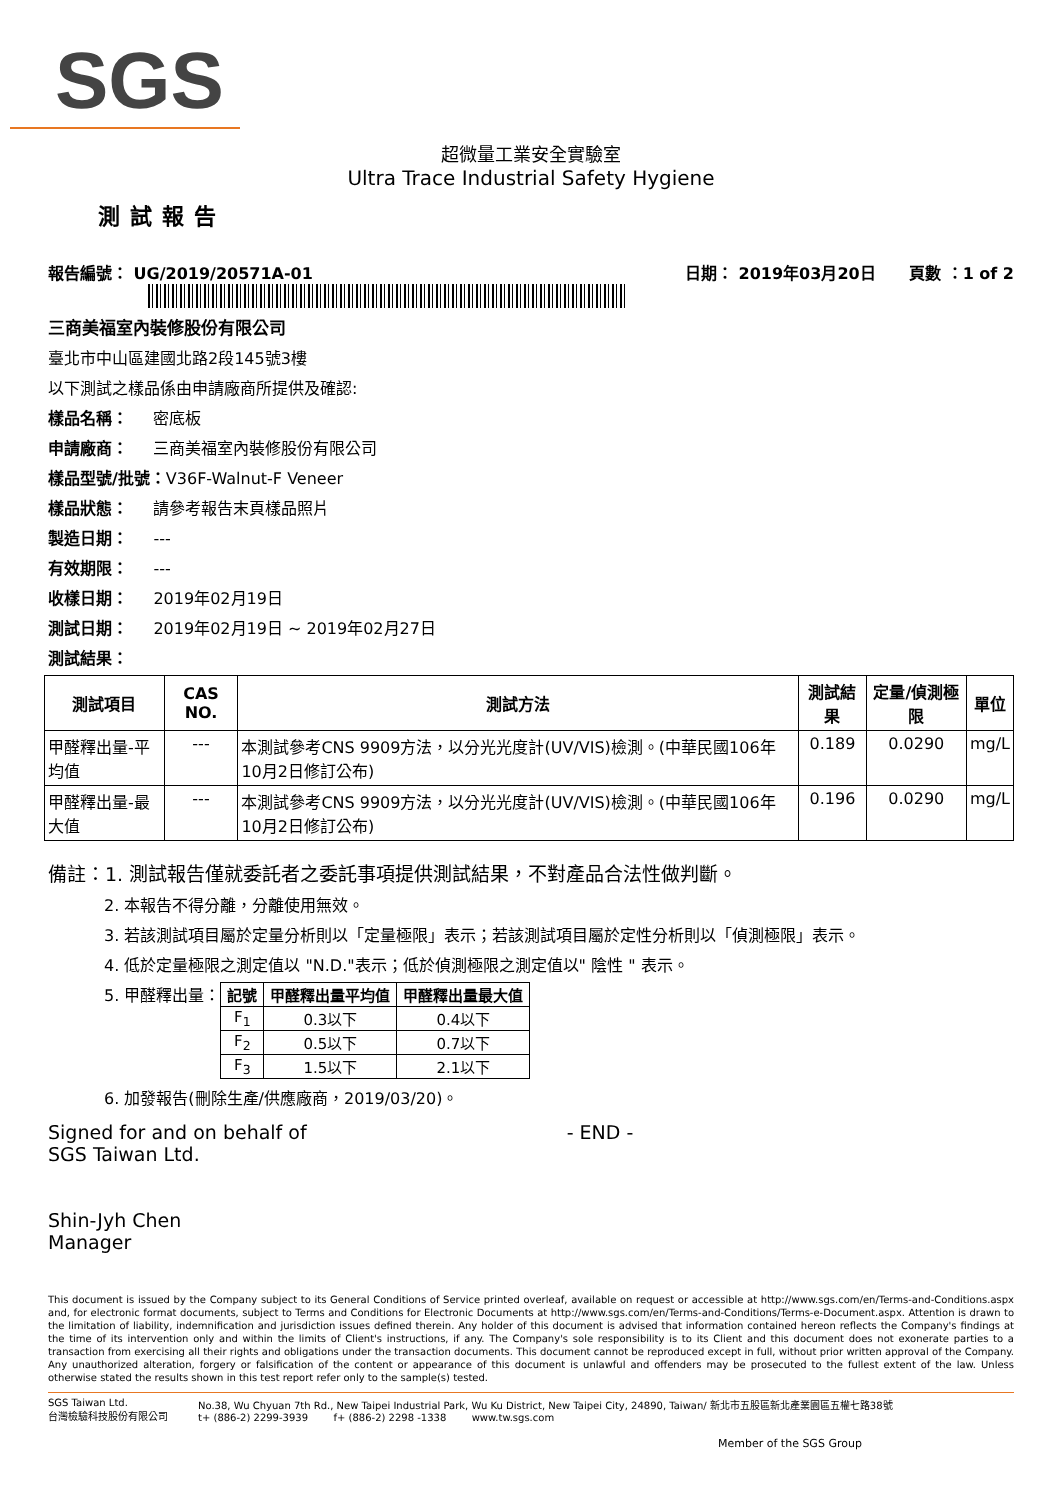SGS
超微量工業安全實驗室
Ultra Trace Industrial Safety Hygiene
測試報告
報告編號： UG/2019/20571A-01 日期： 2019年03月20日 頁數 ：1 of 2
三商美福室內裝修股份有限公司
臺北市中山區建國北路2段145號3樓
以下測試之樣品係由申請廠商所提供及確認:
樣品名稱： 密底板
申請廠商： 三商美福室內裝修股份有限公司
樣品型號/批號：V36F-Walnut-F Veneer
樣品狀態： 請參考報告末頁樣品照片
製造日期： ---
有效期限： ---
收樣日期： 2019年02月19日
測試日期： 2019年02月19日 ~ 2019年02月27日
測試結果：
| 測試項目 | CAS NO. | 測試方法 | 測試結果 | 定量/偵測極限 | 單位 |
| --- | --- | --- | --- | --- | --- |
| 甲醛釋出量-平均值 | --- | 本測試參考CNS 9909方法，以分光光度計(UV/VIS)檢測。(中華民國106年10月2日修訂公布) | 0.189 | 0.0290 | mg/L |
| 甲醛釋出量-最大值 | --- | 本測試參考CNS 9909方法，以分光光度計(UV/VIS)檢測。(中華民國106年10月2日修訂公布) | 0.196 | 0.0290 | mg/L |
備註：1. 測試報告僅就委託者之委託事項提供測試結果，不對產品合法性做判斷。
2. 本報告不得分離，分離使用無效。
3. 若該測試項目屬於定量分析則以「定量極限」表示；若該測試項目屬於定性分析則以「偵測極限」表示。
4. 低於定量極限之測定值以 "N.D."表示；低於偵測極限之測定值以" 陰性 " 表示。
5. 甲醛釋出量：
| 記號 | 甲醛釋出量平均值 | 甲醛釋出量最大值 |
| --- | --- | --- |
| F<sub>1</sub> | 0.3以下 | 0.4以下 |
| F<sub>2</sub> | 0.5以下 | 0.7以下 |
| F<sub>3</sub> | 1.5以下 | 2.1以下 |
6. 加發報告(刪除生產/供應廠商，2019/03/20)。
Signed for and on behalf of
SGS Taiwan Ltd.
Shin-Jyh Chen
Manager
- END -
This document is issued by the Company subject to its General Conditions of Service printed overleaf, available on request or accessible at http://www.sgs.com/en/Terms-and-Conditions.aspx and, for electronic format documents, subject to Terms and Conditions for Electronic Documents at http://www.sgs.com/en/Terms-and-Conditions/Terms-e-Document.aspx. Attention is drawn to the limitation of liability, indemnification and jurisdiction issues defined therein. Any holder of this document is advised that information contained hereon reflects the Company's findings at the time of its intervention only and within the limits of Client's instructions, if any. The Company's sole responsibility is to its Client and this document does not exonerate parties to a transaction from exercising all their rights and obligations under the transaction documents. This document cannot be reproduced except in full, without prior written approval of the Company. Any unauthorized alteration, forgery or falsification of the content or appearance of this document is unlawful and offenders may be prosecuted to the fullest extent of the law. Unless otherwise stated the results shown in this test report refer only to the sample(s) tested.
SGS Taiwan Ltd.
台灣檢驗科技股份有限公司 No.38, Wu Chyuan 7th Rd., New Taipei Industrial Park, Wu Ku District, New Taipei City, 24890, Taiwan/ 新北市五股區新北產業園區五權七路38號
t+ (886-2) 2299-3939 f+ (886-2) 2298 -1338 www.tw.sgs.com
Member of the SGS Group